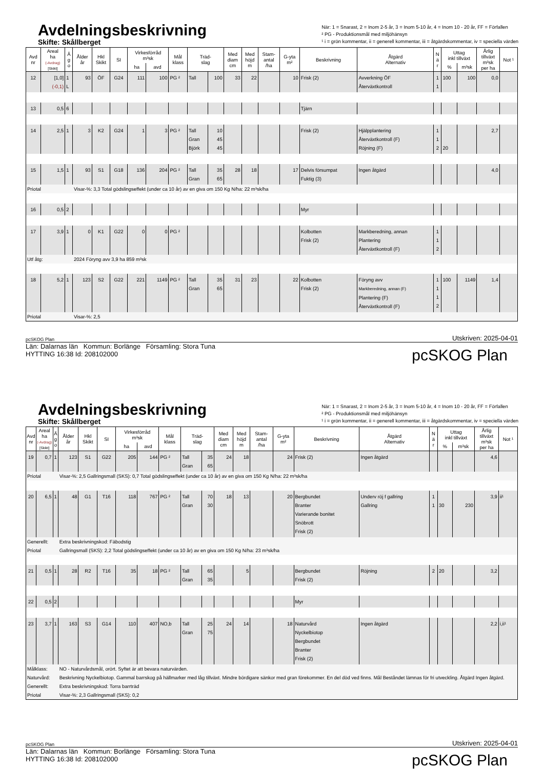Avdelningsbeskrivning
Skifte: Skållberget
När: 1 = Snarast, 2 = Inom 2-5 år, 3 = Inom 5-10 år, 4 = Inom 10 - 20 år, FF = Förfallen
² PG - Produktionsmål med miljöhänsyn
¹ i = grön kommentar, ii = generell kommentar, iii = åtgärdskommentar, iv = speciella värden
| Avd nr | Areal ha (-Avdrag) [Skikt] | Ä g o | Ålder år | Hkl Skikt | SI | Virkesförråd m³sk | | Mål klass | Träd- slag | | Med diam cm | Med höjd m | Stam- antal /ha | G-yta m² | Beskrivning | Åtgärd Alternativ | N ä r | Uttag inkl tillväxt | | Årlig tillväxt m³sk per ha | Not ¹ |
| --- | --- | --- | --- | --- | --- | --- | --- | --- | --- | --- | --- | --- | --- | --- | --- | --- | --- | --- | --- | --- | --- |
| | | | | | | ha | avd | | | | | | | | | | | % | m³sk | | |
| 12 | [1,0] (-0,1) | 1 L | 93 | ÖF | G24 | 111 | 100 | PG ² | Tall | 100 | 33 | 22 | | 10 | Frisk (2) | Avverkning ÖF Återväxtkontroll | 1 1 | 100 | 100 | 0,0 | |
| 13 | 0,5 | 6 | | | | | | | | | | | | | Tjärn | | | | | | |
| 14 | 2,5 | 1 | 3 | K2 | G24 | 1 | 3 | PG ² | Tall Gran Björk | 10 45 45 | | | | | Frisk (2) | Hjälpplantering Återväxtkontroll (F) Röjning (F) | 1 1 2 | 20 | | 2,7 | |
| 15 | 1,5 | 1 | 93 | S1 | G18 | 136 | 204 | PG ² | Tall Gran | 35 65 | 28 | 18 | | 17 | Delvis försumpat Fuktig (3) | Ingen åtgärd | | | | 4,0 | |
| Priotal | | | Visar-%: 3,3 Total gödslingseffekt (under ca 10 år) av en giva om 150 Kg N/ha: 22 m³sk/ha | | | | | | | | | | | | | | | | | | |
| 16 | 0,5 | 2 | | | | | | | | | | | | | Myr | | | | | | |
| 17 | 3,9 | 1 | 0 | K1 | G22 | 0 | 0 | PG ² | | | | | | | Kolbotten Frisk (2) | Markberedning, annan Plantering Återväxtkontroll (F) | 1 1 2 | | | | |
| Utf åtg: | | | 2024 Föryng avv 3,9 ha 859 m³sk | | | | | | | | | | | | | | | | | | |
| 18 | 5,2 | 1 | 123 | S2 | G22 | 221 | 1149 | PG ² | Tall Gran | 35 65 | 31 | 23 | | 22 | Kolbotten Frisk (2) | Föryng avv Markberedning, annan (F) Plantering (F) Återväxtkontroll (F) | 1 1 1 2 | 100 | 1149 | 1,4 | |
| Priotal | | | Visar-%: 2,5 | | | | | | | | | | | | | | | | | | |
pcSKOG Plan Utskriven: 2025-04-01
pcSKOG Plan
Län: Dalarnas län Kommun: Borlänge Församling: Stora Tuna
HYTTING 16:38 Id: 208102000
Avdelningsbeskrivning
Skifte: Skållberget
När: 1 = Snarast, 2 = Inom 2-5 år, 3 = Inom 5-10 år, 4 = Inom 10 - 20 år, FF = Förfallen
² PG - Produktionsmål med miljöhänsyn
¹ i = grön kommentar, ii = generell kommentar, iii = åtgärdskommentar, iv = speciella värden
| Avd nr | Areal ha (-Avdrag) [Skikt] | Ä g o | Ålder år | Hkl Skikt | SI | Virkesförråd m³sk | | Mål klass | Träd- slag | | Med diam cm | Med höjd m | Stam- antal /ha | G-yta m² | Beskrivning | Åtgärd Alternativ | N ä r | Uttag inkl tillväxt | | Årlig tillväxt m³sk per ha | Not ¹ |
| --- | --- | --- | --- | --- | --- | --- | --- | --- | --- | --- | --- | --- | --- | --- | --- | --- | --- | --- | --- | --- | --- |
| | | | | | | ha | avd | | | | | | | | | | | % | m³sk | | |
| 19 | 0,7 | 1 | 123 | S1 | G22 | 205 | 144 | PG ² | Tall Gran | 35 65 | 24 | 18 | | 24 | Frisk (2) | Ingen åtgärd | | | | 4,6 | |
| Priotal | | | Visar-%: 2,5 Gallringsmall (SKS): 0,7 Total gödslingseffekt (under ca 10 år) av en giva om 150 Kg N/ha: 22 m³sk/ha | | | | | | | | | | | | | | | | | | |
| 20 | 6,5 | 1 | 48 | G1 | T16 | 118 | 767 | PG ² | Tall Gran | 70 30 | 18 | 13 | | 20 | Bergbundet Branter Varierande bonitet Snöbrott Frisk (2) | Underv röj f gallring Gallring | 1 1 | 30 | 230 | 3,9 | ii¹ |
| Generellt: | | | Extra beskrivningskod: Fäbodstig | | | | | | | | | | | | | | | | | | |
| Priotal | | | Gallringsmall (SKS): 2,2 Total gödslingseffekt (under ca 10 år) av en giva om 150 Kg N/ha: 23 m³sk/ha | | | | | | | | | | | | | | | | | | |
| 21 | 0,5 | 1 | 28 | R2 | T16 | 35 | 18 | PG ² | Tall Gran | 65 35 | | 5 | | | Bergbundet Frisk (2) | Röjning | 2 | 20 | | 3,2 | |
| 22 | 0,5 | 2 | | | | | | | | | | | | | Myr | | | | | | |
| 23 | 3,7 | 1 | 163 | S3 | G14 | 110 | 407 | NO,b | Tall Gran | 25 75 | 24 | 14 | | 18 | Naturvård Nyckelbiotop Bergbundet Branter Frisk (2) | Ingen åtgärd | | | | 2,2 | i,ii¹ |
| Målklass: | | | NO - Naturvårdsmål, orört. Syftet är att bevara naturvärden. | | | | | | | | | | | | | | | | | | |
| Naturvård: | | | Beskrivning Nyckelbiotop. Gammal barrskog på hällmarker med låg tillväxt. Mindre bördigare sänkor med gran förekommer. En del död ved finns. Mål Beståndet lämnas för fri utveckling. Åtgärd Ingen åtgärd. | | | | | | | | | | | | | | | | | | |
| Generellt: | | | Extra beskrivningskod: Torra barrträd | | | | | | | | | | | | | | | | | | |
| Priotal | | | Visar-%: 2,3 Gallringsmall (SKS): 0,2 | | | | | | | | | | | | | | | | | | |
pcSKOG Plan Utskriven: 2025-04-01
pcSKOG Plan
Län: Dalarnas län Kommun: Borlänge Församling: Stora Tuna
HYTTING 16:38 Id: 208102000